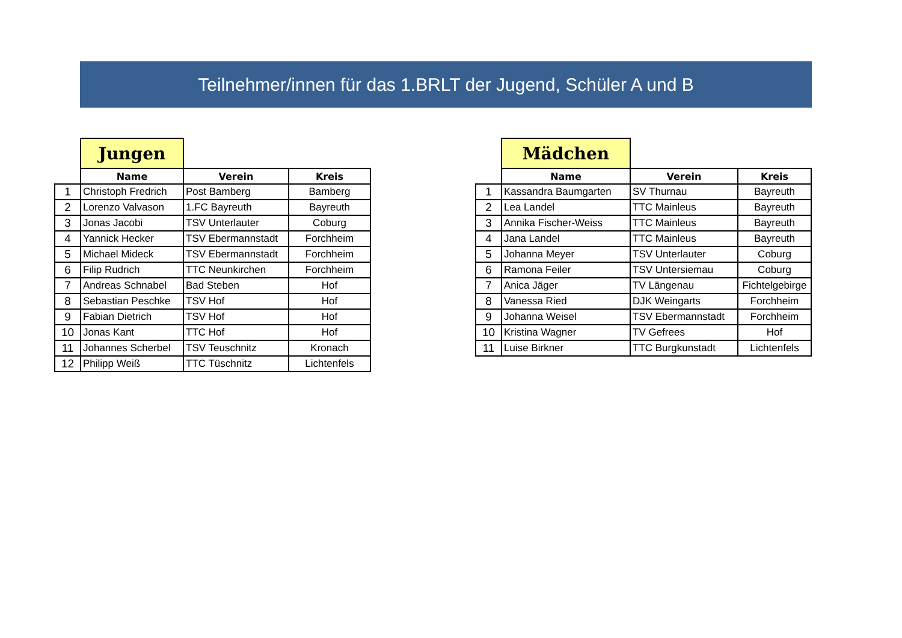Teilnehmer/innen für das 1.BRLT der Jugend, Schüler A und B
| | Jungen | | |
| | Name | Verein | Kreis |
| 1 | Christoph Fredrich | Post Bamberg | Bamberg |
| 2 | Lorenzo Valvason | 1.FC Bayreuth | Bayreuth |
| 3 | Jonas Jacobi | TSV Unterlauter | Coburg |
| 4 | Yannick Hecker | TSV Ebermannstadt | Forchheim |
| 5 | Michael Mideck | TSV Ebermannstadt | Forchheim |
| 6 | Filip Rudrich | TTC Neunkirchen | Forchheim |
| 7 | Andreas Schnabel | Bad Steben | Hof |
| 8 | Sebastian Peschke | TSV Hof | Hof |
| 9 | Fabian Dietrich | TSV Hof | Hof |
| 10 | Jonas Kant | TTC Hof | Hof |
| 11 | Johannes Scherbel | TSV Teuschnitz | Kronach |
| 12 | Philipp Weiß | TTC Tüschnitz | Lichtenfels |
| | Mädchen | | |
| | Name | Verein | Kreis |
| 1 | Kassandra Baumgarten | SV Thurnau | Bayreuth |
| 2 | Lea Landel | TTC Mainleus | Bayreuth |
| 3 | Annika Fischer-Weiss | TTC Mainleus | Bayreuth |
| 4 | Jana Landel | TTC Mainleus | Bayreuth |
| 5 | Johanna Meyer | TSV Unterlauter | Coburg |
| 6 | Ramona Feiler | TSV Untersiemau | Coburg |
| 7 | Anica Jäger | TV Längenau | Fichtelgebirge |
| 8 | Vanessa Ried | DJK Weingarts | Forchheim |
| 9 | Johanna Weisel | TSV Ebermannstadt | Forchheim |
| 10 | Kristina Wagner | TV Gefrees | Hof |
| 11 | Luise Birkner | TTC Burgkunstadt | Lichtenfels |